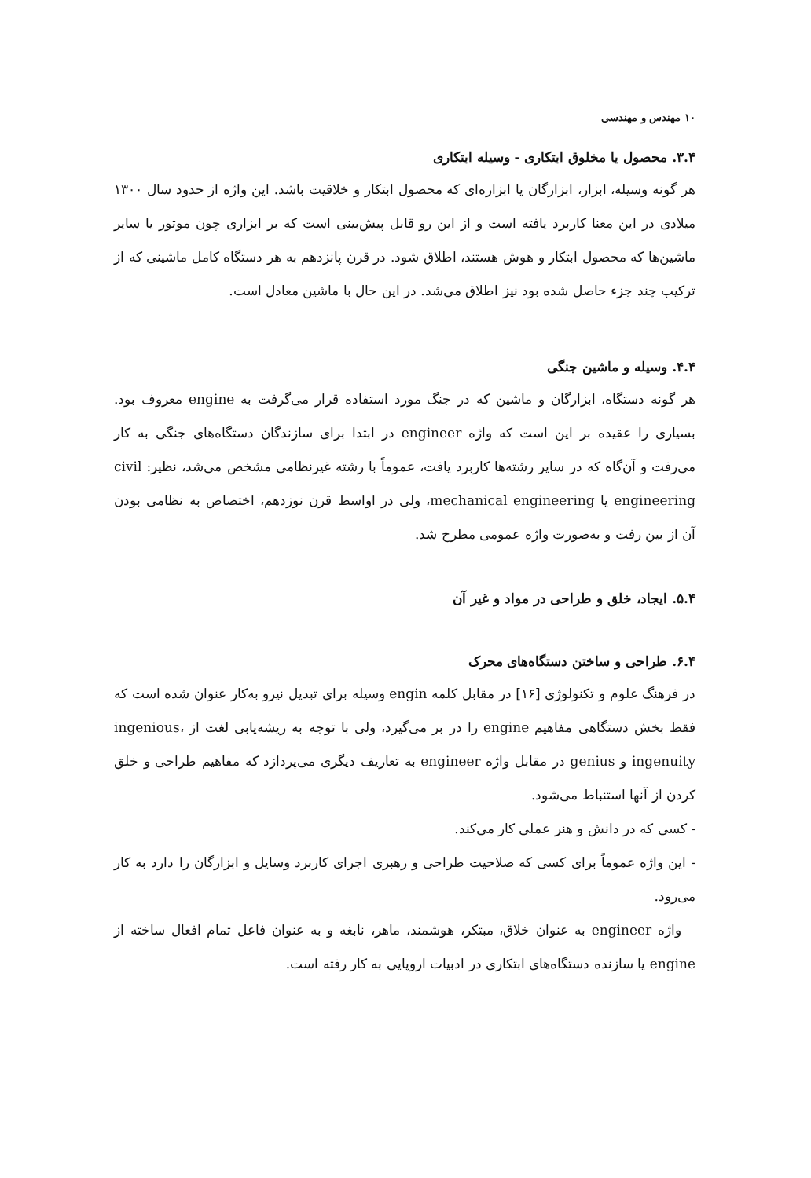۱۰ مهندس و مهندسی
۳.۴. محصول یا مخلوق ابتکاری - وسیله ابتکاری
هر گونه وسیله، ابزار، ابزارگان یا ابزاره‌ای که محصول ابتکار و خلاقیت باشد. این واژه از حدود سال ۱۳۰۰ میلادی در این معنا کاربرد یافته است و از این رو قابل پیش‌بینی است که بر ابزاری چون موتور یا سایر ماشین‌ها که محصول ابتکار و هوش هستند، اطلاق شود. در قرن پانزدهم به هر دستگاه کامل ماشینی که از ترکیب چند جزء حاصل شده بود نیز اطلاق می‌شد. در این حال با ماشین معادل است.
۴.۴. وسیله و ماشین جنگی
هر گونه دستگاه، ابزارگان و ماشین که در جنگ مورد استفاده قرار می‌گرفت به engine معروف بود. بسیاری را عقیده بر این است که واژه engineer در ابتدا برای سازندگان دستگاه‌های جنگی به کار می‌رفت و آن‌گاه که در سایر رشته‌ها کاربرد یافت، عموماً با رشته غیرنظامی مشخص می‌شد، نظیر: civil engineering یا mechanical engineering، ولی در اواسط قرن نوزدهم، اختصاص به نظامی بودن آن از بین رفت و به‌صورت واژه عمومی مطرح شد.
۵.۴. ایجاد، خلق و طراحی در مواد و غیر آن
۶.۴. طراحی و ساختن دستگاه‌های محرک
در فرهنگ علوم و تکنولوژی [۱۶] در مقابل کلمه engin وسیله برای تبدیل نیرو به‌کار عنوان شده است که فقط بخش دستگاهی مفاهیم engine را در بر می‌گیرد، ولی با توجه به ریشه‌یابی لغت از ingenious، ingenuity و genius در مقابل واژه engineer به تعاریف دیگری می‌پردازد که مفاهیم طراحی و خلق کردن از آنها استنباط می‌شود.
- کسی که در دانش و هنر عملی کار می‌کند.
- این واژه عموماً برای کسی که صلاحیت طراحی و رهبری اجرای کاربرد وسایل و ابزارگان را دارد به کار می‌رود.
واژه engineer به عنوان خلاق، مبتکر، هوشمند، ماهر، نابغه و به عنوان فاعل تمام افعال ساخته از engine یا سازنده دستگاه‌های ابتکاری در ادبیات اروپایی به کار رفته است.